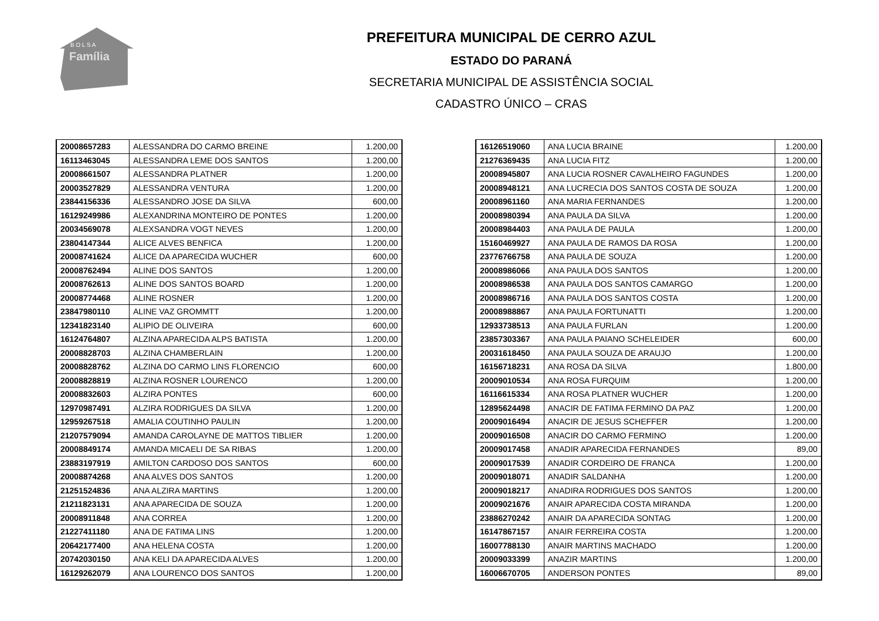B O L S A
Família
PREFEITURA MUNICIPAL DE CERRO AZUL
ESTADO DO PARANÁ
SECRETARIA MUNICIPAL DE ASSISTÊNCIA SOCIAL
CADASTRO ÚNICO – CRAS
| 20008657283 | ALESSANDRA DO CARMO BREINE | 1.200,00 |
| 16113463045 | ALESSANDRA LEME DOS SANTOS | 1.200,00 |
| 20008661507 | ALESSANDRA PLATNER | 1.200,00 |
| 20003527829 | ALESSANDRA VENTURA | 1.200,00 |
| 23844156336 | ALESSANDRO JOSE DA SILVA | 600,00 |
| 16129249986 | ALEXANDRINA MONTEIRO DE PONTES | 1.200,00 |
| 20034569078 | ALEXSANDRA VOGT NEVES | 1.200,00 |
| 23804147344 | ALICE ALVES BENFICA | 1.200,00 |
| 20008741624 | ALICE DA APARECIDA WUCHER | 600,00 |
| 20008762494 | ALINE DOS SANTOS | 1.200,00 |
| 20008762613 | ALINE DOS SANTOS BOARD | 1.200,00 |
| 20008774468 | ALINE ROSNER | 1.200,00 |
| 23847980110 | ALINE VAZ GROMMTT | 1.200,00 |
| 12341823140 | ALIPIO DE OLIVEIRA | 600,00 |
| 16124764807 | ALZINA APARECIDA ALPS BATISTA | 1.200,00 |
| 20008828703 | ALZINA CHAMBERLAIN | 1.200,00 |
| 20008828762 | ALZINA DO CARMO LINS FLORENCIO | 600,00 |
| 20008828819 | ALZINA ROSNER LOURENCO | 1.200,00 |
| 20008832603 | ALZIRA PONTES | 600,00 |
| 12970987491 | ALZIRA RODRIGUES DA SILVA | 1.200,00 |
| 12959267518 | AMALIA COUTINHO PAULIN | 1.200,00 |
| 21207579094 | AMANDA CAROLAYNE DE MATTOS TIBLIER | 1.200,00 |
| 20008849174 | AMANDA MICAELI DE SA RIBAS | 1.200,00 |
| 23883197919 | AMILTON CARDOSO DOS SANTOS | 600,00 |
| 20008874268 | ANA ALVES DOS SANTOS | 1.200,00 |
| 21251524836 | ANA ALZIRA MARTINS | 1.200,00 |
| 21211823131 | ANA APARECIDA DE SOUZA | 1.200,00 |
| 20008911848 | ANA CORREA | 1.200,00 |
| 21227411180 | ANA DE FATIMA LINS | 1.200,00 |
| 20642177400 | ANA HELENA COSTA | 1.200,00 |
| 20742030150 | ANA KELI DA APARECIDA ALVES | 1.200,00 |
| 16129262079 | ANA LOURENCO DOS SANTOS | 1.200,00 |
| 16126519060 | ANA LUCIA BRAINE | 1.200,00 |
| 21276369435 | ANA LUCIA FITZ | 1.200,00 |
| 20008945807 | ANA LUCIA ROSNER CAVALHEIRO FAGUNDES | 1.200,00 |
| 20008948121 | ANA LUCRECIA DOS SANTOS COSTA DE SOUZA | 1.200,00 |
| 20008961160 | ANA MARIA FERNANDES | 1.200,00 |
| 20008980394 | ANA PAULA DA SILVA | 1.200,00 |
| 20008984403 | ANA PAULA DE PAULA | 1.200,00 |
| 15160469927 | ANA PAULA DE RAMOS DA ROSA | 1.200,00 |
| 23776766758 | ANA PAULA DE SOUZA | 1.200,00 |
| 20008986066 | ANA PAULA DOS SANTOS | 1.200,00 |
| 20008986538 | ANA PAULA DOS SANTOS CAMARGO | 1.200,00 |
| 20008986716 | ANA PAULA DOS SANTOS COSTA | 1.200,00 |
| 20008988867 | ANA PAULA FORTUNATTI | 1.200,00 |
| 12933738513 | ANA PAULA FURLAN | 1.200,00 |
| 23857303367 | ANA PAULA PAIANO SCHELEIDER | 600,00 |
| 20031618450 | ANA PAULA SOUZA DE ARAUJO | 1.200,00 |
| 16156718231 | ANA ROSA DA SILVA | 1.800,00 |
| 20009010534 | ANA ROSA FURQUIM | 1.200,00 |
| 16116615334 | ANA ROSA PLATNER WUCHER | 1.200,00 |
| 12895624498 | ANACIR DE FATIMA FERMINO DA PAZ | 1.200,00 |
| 20009016494 | ANACIR DE JESUS SCHEFFER | 1.200,00 |
| 20009016508 | ANACIR DO CARMO FERMINO | 1.200,00 |
| 20009017458 | ANADIR APARECIDA FERNANDES | 89,00 |
| 20009017539 | ANADIR CORDEIRO DE FRANCA | 1.200,00 |
| 20009018071 | ANADIR SALDANHA | 1.200,00 |
| 20009018217 | ANADIRA RODRIGUES DOS SANTOS | 1.200,00 |
| 20009021676 | ANAIR APARECIDA COSTA MIRANDA | 1.200,00 |
| 23886270242 | ANAIR DA APARECIDA SONTAG | 1.200,00 |
| 16147867157 | ANAIR FERREIRA COSTA | 1.200,00 |
| 16007788130 | ANAIR MARTINS MACHADO | 1.200,00 |
| 20009033399 | ANAZIR MARTINS | 1.200,00 |
| 16006670705 | ANDERSON PONTES | 89,00 |